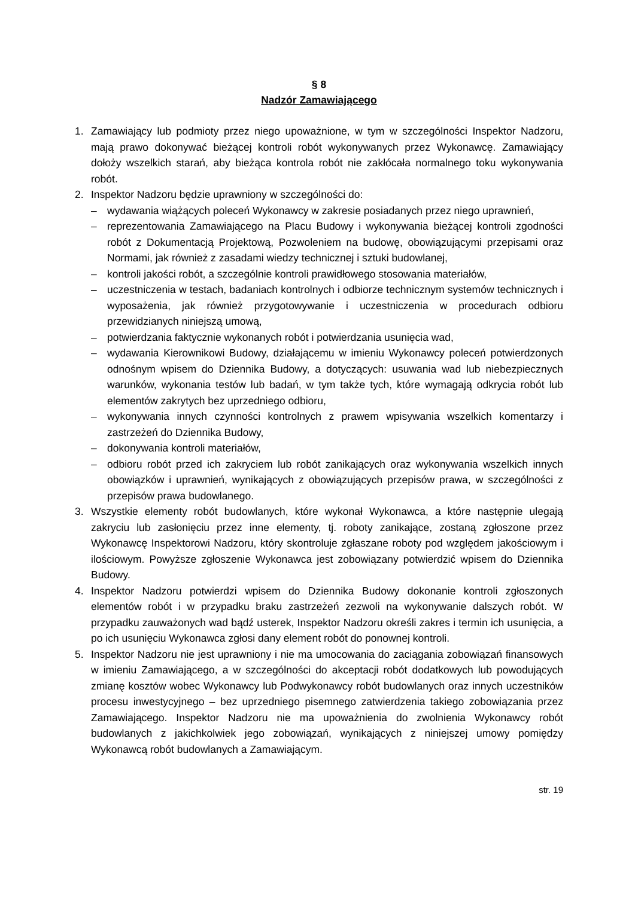§ 8
Nadzór Zamawiającego
1. Zamawiający lub podmioty przez niego upoważnione, w tym w szczególności Inspektor Nadzoru, mają prawo dokonywać bieżącej kontroli robót wykonywanych przez Wykonawcę. Zamawiający dołoży wszelkich starań, aby bieżąca kontrola robót nie zakłócała normalnego toku wykonywania robót.
2. Inspektor Nadzoru będzie uprawniony w szczególności do:
– wydawania wiążących poleceń Wykonawcy w zakresie posiadanych przez niego uprawnień,
– reprezentowania Zamawiającego na Placu Budowy i wykonywania bieżącej kontroli zgodności robót z Dokumentacją Projektową, Pozwoleniem na budowę, obowiązującymi przepisami oraz Normami, jak również z zasadami wiedzy technicznej i sztuki budowlanej,
– kontroli jakości robót, a szczególnie kontroli prawidłowego stosowania materiałów,
– uczestniczenia w testach, badaniach kontrolnych i odbiorze technicznym systemów technicznych i wyposażenia, jak również przygotowywanie i uczestniczenia w procedurach odbioru przewidzianych niniejszą umową,
– potwierdzania faktycznie wykonanych robót i potwierdzania usunięcia wad,
– wydawania Kierownikowi Budowy, działającemu w imieniu Wykonawcy poleceń potwierdzonych odnośnym wpisem do Dziennika Budowy, a dotyczących: usuwania wad lub niebezpiecznych warunków, wykonania testów lub badań, w tym także tych, które wymagają odkrycia robót lub elementów zakrytych bez uprzedniego odbioru,
– wykonywania innych czynności kontrolnych z prawem wpisywania wszelkich komentarzy i zastrzeżeń do Dziennika Budowy,
– dokonywania kontroli materiałów,
– odbioru robót przed ich zakryciem lub robót zanikających oraz wykonywania wszelkich innych obowiązków i uprawnień, wynikających z obowiązujących przepisów prawa, w szczególności z przepisów prawa budowlanego.
3. Wszystkie elementy robót budowlanych, które wykonał Wykonawca, a które następnie ulegają zakryciu lub zasłonięciu przez inne elementy, tj. roboty zanikające, zostaną zgłoszone przez Wykonawcę Inspektorowi Nadzoru, który skontroluje zgłaszane roboty pod względem jakościowym i ilościowym. Powyższe zgłoszenie Wykonawca jest zobowiązany potwierdzić wpisem do Dziennika Budowy.
4. Inspektor Nadzoru potwierdzi wpisem do Dziennika Budowy dokonanie kontroli zgłoszonych elementów robót i w przypadku braku zastrzeżeń zezwoli na wykonywanie dalszych robót. W przypadku zauważonych wad bądź usterek, Inspektor Nadzoru określi zakres i termin ich usunięcia, a po ich usunięciu Wykonawca zgłosi dany element robót do ponownej kontroli.
5. Inspektor Nadzoru nie jest uprawniony i nie ma umocowania do zaciągania zobowiązań finansowych w imieniu Zamawiającego, a w szczególności do akceptacji robót dodatkowych lub powodujących zmianę kosztów wobec Wykonawcy lub Podwykonawcy robót budowlanych oraz innych uczestników procesu inwestycyjnego – bez uprzedniego pisemnego zatwierdzenia takiego zobowiązania przez Zamawiającego. Inspektor Nadzoru nie ma upoważnienia do zwolnienia Wykonawcy robót budowlanych z jakichkolwiek jego zobowiązań, wynikających z niniejszej umowy pomiędzy Wykonawcą robót budowlanych a Zamawiającym.
str. 19